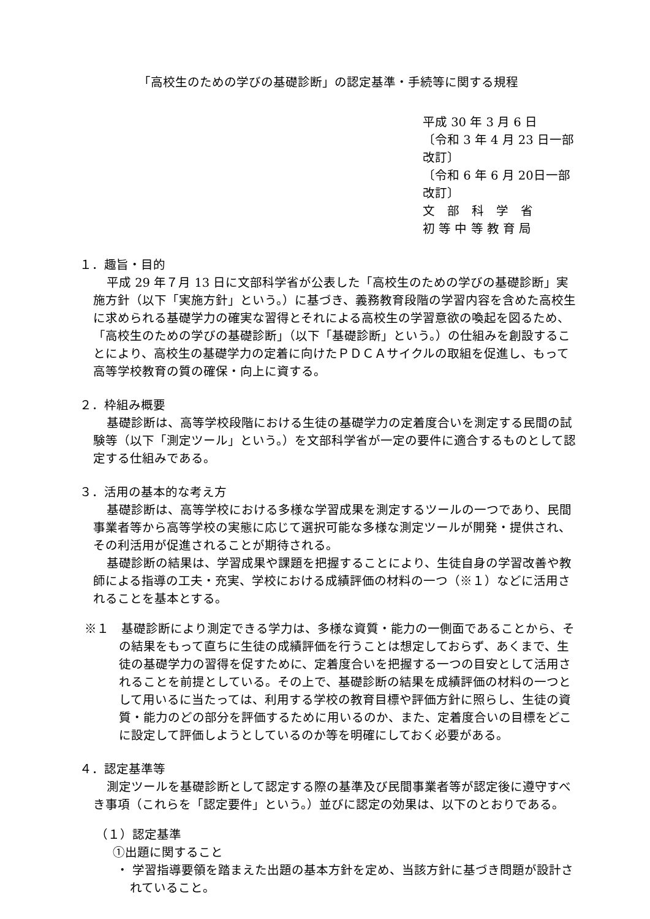「高校生のための学びの基礎診断」の認定基準・手続等に関する規程
平成 30 年 3 月 6 日
〔令和 3 年 4 月 23 日一部改訂〕
〔令和 6 年 6 月 20日一部改訂〕
文　部　科　学　省
初 等 中 等 教 育 局
１．趣旨・目的
平成 29 年７月 13 日に文部科学省が公表した「高校生のための学びの基礎診断」実施方針（以下「実施方針」という。）に基づき、義務教育段階の学習内容を含めた高校生に求められる基礎学力の確実な習得とそれによる高校生の学習意欲の喚起を図るため、「高校生のための学びの基礎診断」（以下「基礎診断」という。）の仕組みを創設することにより、高校生の基礎学力の定着に向けたＰＤＣＡサイクルの取組を促進し、もって高等学校教育の質の確保・向上に資する。
２．枠組み概要
基礎診断は、高等学校段階における生徒の基礎学力の定着度合いを測定する民間の試験等（以下「測定ツール」という。）を文部科学省が一定の要件に適合するものとして認定する仕組みである。
３．活用の基本的な考え方
基礎診断は、高等学校における多様な学習成果を測定するツールの一つであり、民間事業者等から高等学校の実態に応じて選択可能な多様な測定ツールが開発・提供され、その利活用が促進されることが期待される。
基礎診断の結果は、学習成果や課題を把握することにより、生徒自身の学習改善や教師による指導の工夫・充実、学校における成績評価の材料の一つ（※１）などに活用されることを基本とする。
※１　基礎診断により測定できる学力は、多様な資質・能力の一側面であることから、その結果をもって直ちに生徒の成績評価を行うことは想定しておらず、あくまで、生徒の基礎学力の習得を促すために、定着度合いを把握する一つの目安として活用されることを前提としている。その上で、基礎診断の結果を成績評価の材料の一つとして用いるに当たっては、利用する学校の教育目標や評価方針に照らし、生徒の資質・能力のどの部分を評価するために用いるのか、また、定着度合いの目標をどこに設定して評価しようとしているのか等を明確にしておく必要がある。
４．認定基準等
測定ツールを基礎診断として認定する際の基準及び民間事業者等が認定後に遵守すべき事項（これらを「認定要件」という。）並びに認定の効果は、以下のとおりである。
（１）認定基準
①出題に関すること
・ 学習指導要領を踏まえた出題の基本方針を定め、当該方針に基づき問題が設計されていること。